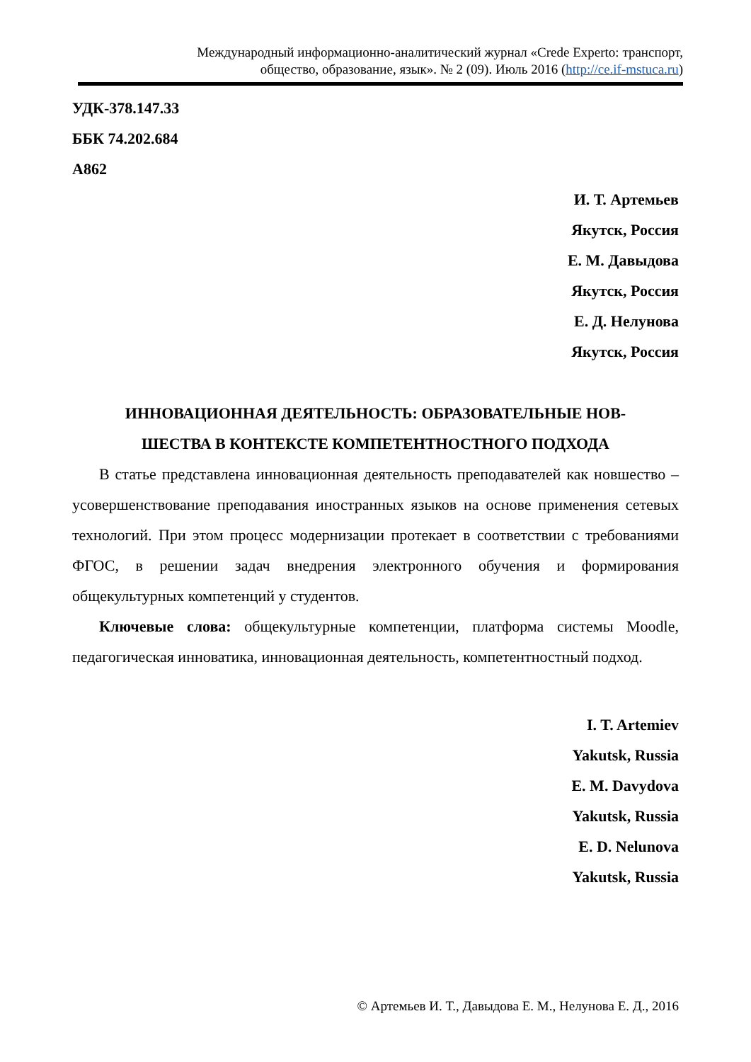Международный информационно-аналитический журнал «Crede Experto: транспорт,
общество, образование, язык». № 2 (09). Июль 2016 (http://ce.if-mstuca.ru)
УДК-378.147.33
ББК 74.202.684
А862
И. Т. Артемьев
Якутск, Россия
Е. М. Давыдова
Якутск, Россия
Е. Д. Нелунова
Якутск, Россия
ИННОВАЦИОННАЯ ДЕЯТЕЛЬНОСТЬ: ОБРАЗОВАТЕЛЬНЫЕ НОВ-
ШЕСТВА В КОНТЕКСТЕ КОМПЕТЕНТНОСТНОГО ПОДХОДА
В статье представлена инновационная деятельность преподавателей как новшество – усовершенствование преподавания иностранных языков на основе применения сетевых технологий. При этом процесс модернизации протекает в соответствии с требованиями ФГОС, в решении задач внедрения электронного обучения и формирования общекультурных компетенций у студентов.
Ключевые слова: общекультурные компетенции, платформа системы Moodle, педагогическая инноватика, инновационная деятельность, компетентностный подход.
I. T. Artemiev
Yakutsk, Russia
E. M. Davydova
Yakutsk, Russia
E. D. Nelunova
Yakutsk, Russia
© Артемьев И. Т., Давыдова Е. М., Нелунова Е. Д., 2016